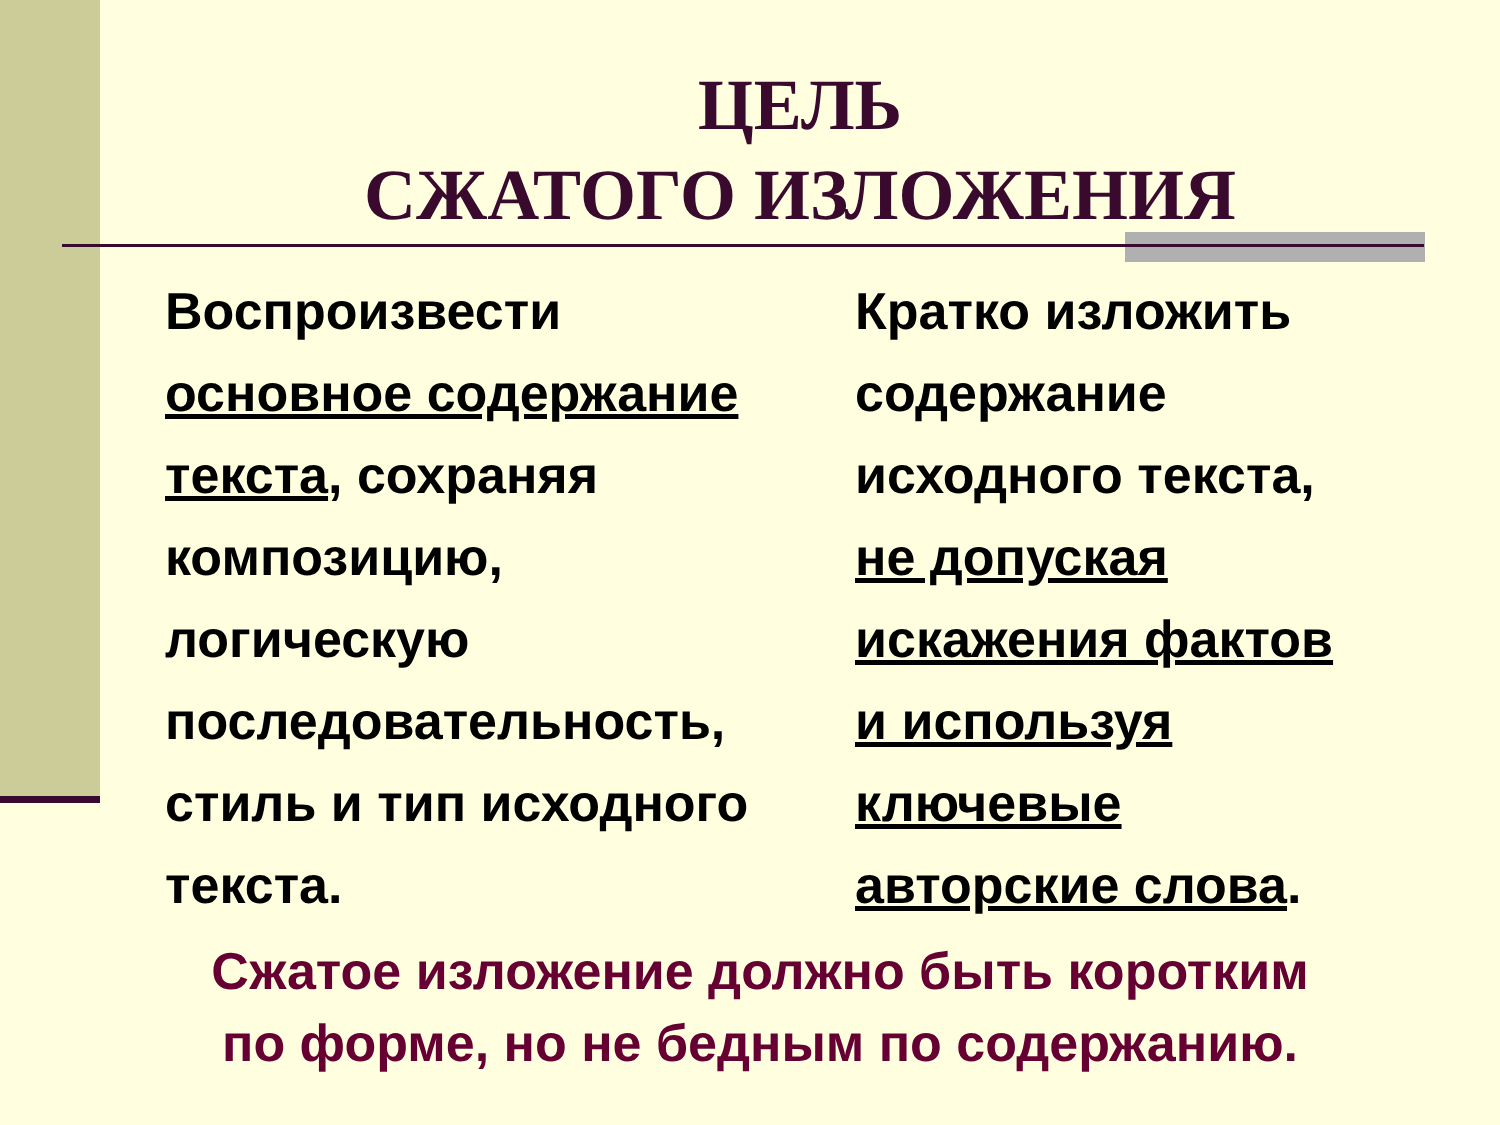ЦЕЛЬ
СЖАТОГО ИЗЛОЖЕНИЯ
Воспроизвести
основное содержание
текста, сохраняя
композицию,
логическую
последовательность,
стиль и тип исходного
текста.
Кратко изложить
содержание
исходного текста,
не допуская
искажения фактов
и используя
ключевые
авторские слова.
Сжатое изложение должно быть коротким
по форме, но не бедным по содержанию.